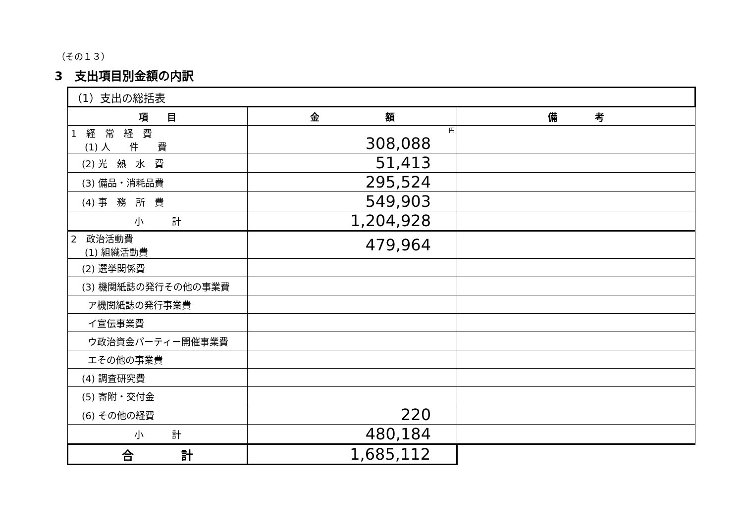（その１３）
3　支出項目別金額の内訳
| （1）支出の総括表 | | |
| 項 目 | 金 額 | 備 考 |
| 1 経 常 経 費 (1) 人 件 費 | 円 308,088 | |
| (2) 光 熱 水 費 | 51,413 | |
| (3) 備品・消耗品費 | 295,524 | |
| (4) 事 務 所 費 | 549,903 | |
| 小 計 | 1,204,928 | |
| 2 政治活動費 (1) 組織活動費 | 479,964 | |
| (2) 選挙関係費 | | |
| (3) 機関紙誌の発行その他の事業費 | | |
| ア機関紙誌の発行事業費 | | |
| イ宣伝事業費 | | |
| ウ政治資金パーティー開催事業費 | | |
| エその他の事業費 | | |
| (4) 調査研究費 | | |
| (5) 寄附・交付金 | | |
| (6) その他の経費 | 220 | |
| 小 計 | 480,184 | |
| 合 計 | 1,685,112 | |